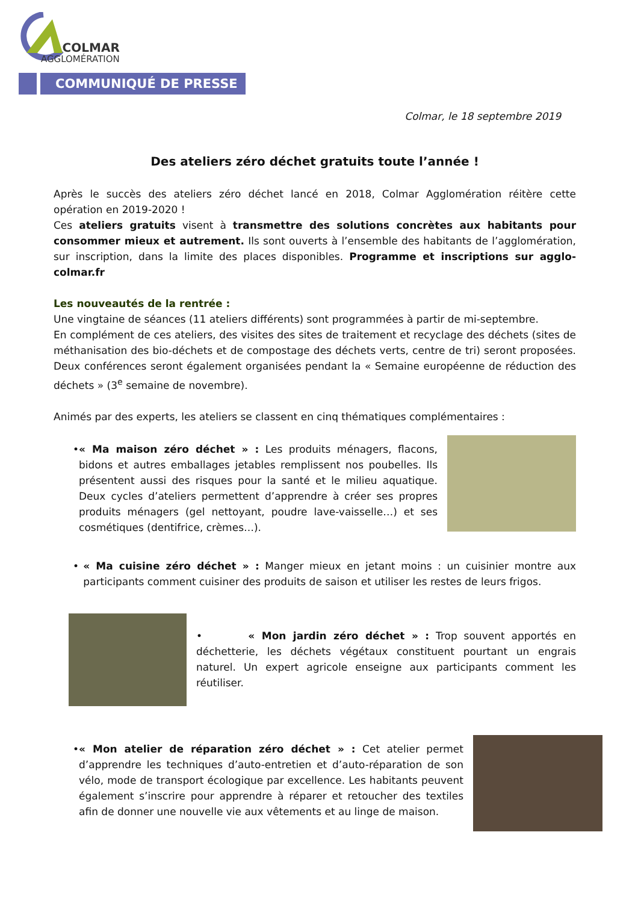COLMAR
AGGLOMÉRATION
COMMUNIQUÉ DE PRESSE
Colmar, le 18 septembre 2019
Des ateliers zéro déchet gratuits toute l’année !
Après le succès des ateliers zéro déchet lancé en 2018, Colmar Agglomération réitère cette opération en 2019-2020 !
Ces ateliers gratuits visent à transmettre des solutions concrètes aux habitants pour consommer mieux et autrement. Ils sont ouverts à l’ensemble des habitants de l’agglomération, sur inscription, dans la limite des places disponibles. Programme et inscriptions sur agglo-colmar.fr
Les nouveautés de la rentrée :
Une vingtaine de séances (11 ateliers différents) sont programmées à partir de mi-septembre.
En complément de ces ateliers, des visites des sites de traitement et recyclage des déchets (sites de méthanisation des bio-déchets et de compostage des déchets verts, centre de tri) seront proposées. Deux conférences seront également organisées pendant la « Semaine européenne de réduction des déchets » (3<sup>e</sup> semaine de novembre).
Animés par des experts, les ateliers se classent en cinq thématiques complémentaires :
• « Ma maison zéro déchet » : Les produits ménagers, flacons, bidons et autres emballages jetables remplissent nos poubelles. Ils présentent aussi des risques pour la santé et le milieu aquatique. Deux cycles d’ateliers permettent d’apprendre à créer ses propres produits ménagers (gel nettoyant, poudre lave-vaisselle…) et ses cosmétiques (dentifrice, crèmes…).
• « Ma cuisine zéro déchet » : Manger mieux en jetant moins : un cuisinier montre aux participants comment cuisiner des produits de saison et utiliser les restes de leurs frigos.
• « Mon jardin zéro déchet » : Trop souvent apportés en déchetterie, les déchets végétaux constituent pourtant un engrais naturel. Un expert agricole enseigne aux participants comment les réutiliser.
• « Mon atelier de réparation zéro déchet » : Cet atelier permet d’apprendre les techniques d’auto-entretien et d’auto-réparation de son vélo, mode de transport écologique par excellence. Les habitants peuvent également s’inscrire pour apprendre à réparer et retoucher des textiles afin de donner une nouvelle vie aux vêtements et au linge de maison.